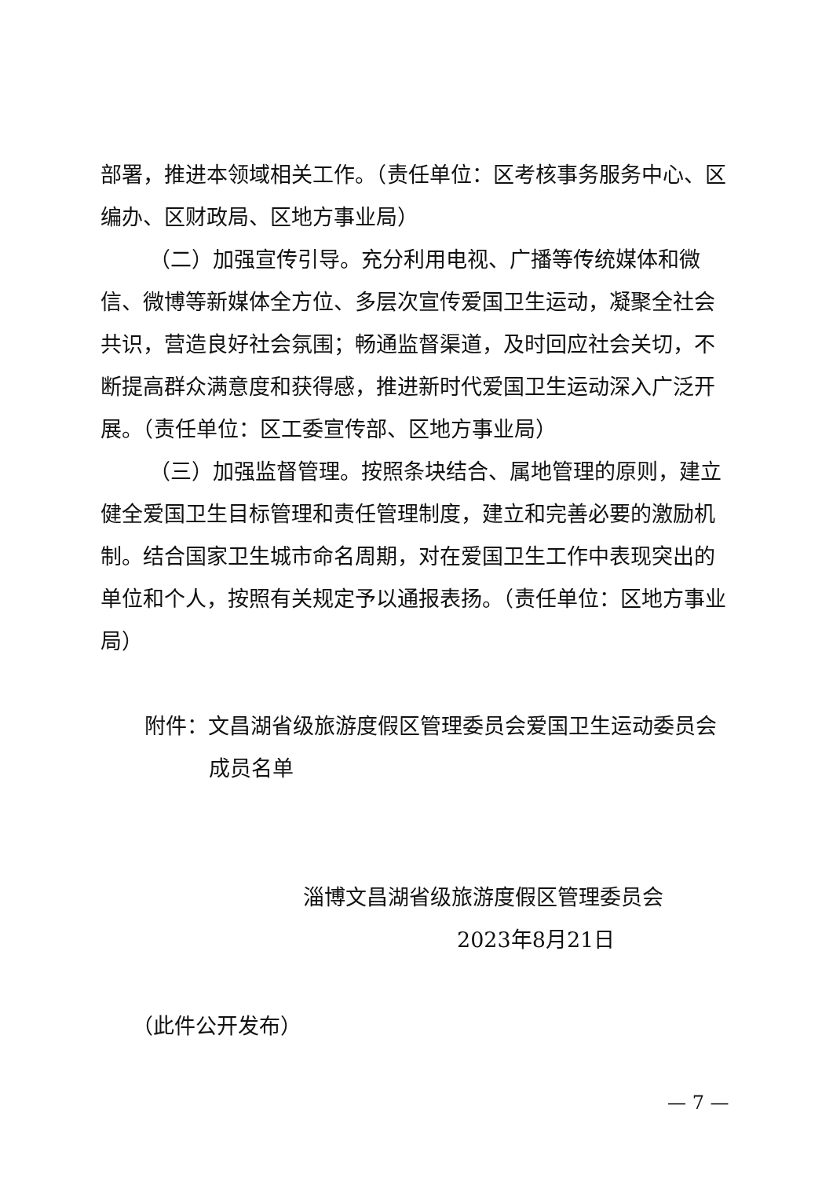部署，推进本领域相关工作。（责任单位：区考核事务服务中心、区编办、区财政局、区地方事业局）
（二）加强宣传引导。充分利用电视、广播等传统媒体和微信、微博等新媒体全方位、多层次宣传爱国卫生运动，凝聚全社会共识，营造良好社会氛围；畅通监督渠道，及时回应社会关切，不断提高群众满意度和获得感，推进新时代爱国卫生运动深入广泛开展。（责任单位：区工委宣传部、区地方事业局）
（三）加强监督管理。按照条块结合、属地管理的原则，建立健全爱国卫生目标管理和责任管理制度，建立和完善必要的激励机制。结合国家卫生城市命名周期，对在爱国卫生工作中表现突出的单位和个人，按照有关规定予以通报表扬。（责任单位：区地方事业局）
附件：文昌湖省级旅游度假区管理委员会爱国卫生运动委员会
成员名单
淄博文昌湖省级旅游度假区管理委员会
2023年8月21日
（此件公开发布）
— 7 —